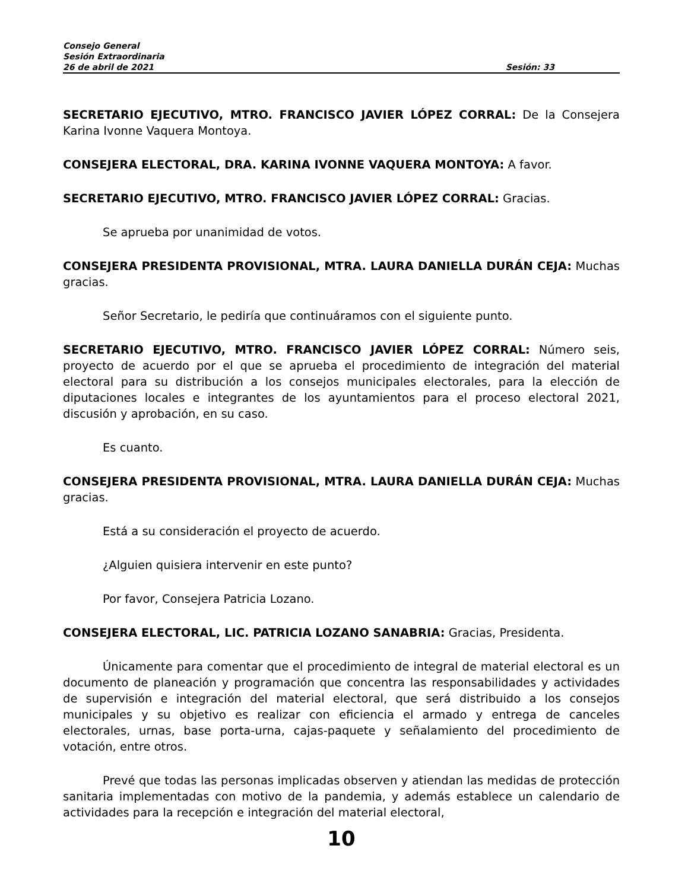Consejo General
Sesión Extraordinaria
26 de abril de 2021 Sesión: 33
SECRETARIO EJECUTIVO, MTRO. FRANCISCO JAVIER LÓPEZ CORRAL: De la Consejera Karina Ivonne Vaquera Montoya.
CONSEJERA ELECTORAL, DRA. KARINA IVONNE VAQUERA MONTOYA: A favor.
SECRETARIO EJECUTIVO, MTRO. FRANCISCO JAVIER LÓPEZ CORRAL: Gracias.
Se aprueba por unanimidad de votos.
CONSEJERA PRESIDENTA PROVISIONAL, MTRA. LAURA DANIELLA DURÁN CEJA: Muchas gracias.
Señor Secretario, le pediría que continuáramos con el siguiente punto.
SECRETARIO EJECUTIVO, MTRO. FRANCISCO JAVIER LÓPEZ CORRAL: Número seis, proyecto de acuerdo por el que se aprueba el procedimiento de integración del material electoral para su distribución a los consejos municipales electorales, para la elección de diputaciones locales e integrantes de los ayuntamientos para el proceso electoral 2021, discusión y aprobación, en su caso.
Es cuanto.
CONSEJERA PRESIDENTA PROVISIONAL, MTRA. LAURA DANIELLA DURÁN CEJA: Muchas gracias.
Está a su consideración el proyecto de acuerdo.
¿Alguien quisiera intervenir en este punto?
Por favor, Consejera Patricia Lozano.
CONSEJERA ELECTORAL, LIC. PATRICIA LOZANO SANABRIA: Gracias, Presidenta.
Únicamente para comentar que el procedimiento de integral de material electoral es un documento de planeación y programación que concentra las responsabilidades y actividades de supervisión e integración del material electoral, que será distribuido a los consejos municipales y su objetivo es realizar con eficiencia el armado y entrega de canceles electorales, urnas, base porta-urna, cajas-paquete y señalamiento del procedimiento de votación, entre otros.
Prevé que todas las personas implicadas observen y atiendan las medidas de protección sanitaria implementadas con motivo de la pandemia, y además establece un calendario de actividades para la recepción e integración del material electoral,
10